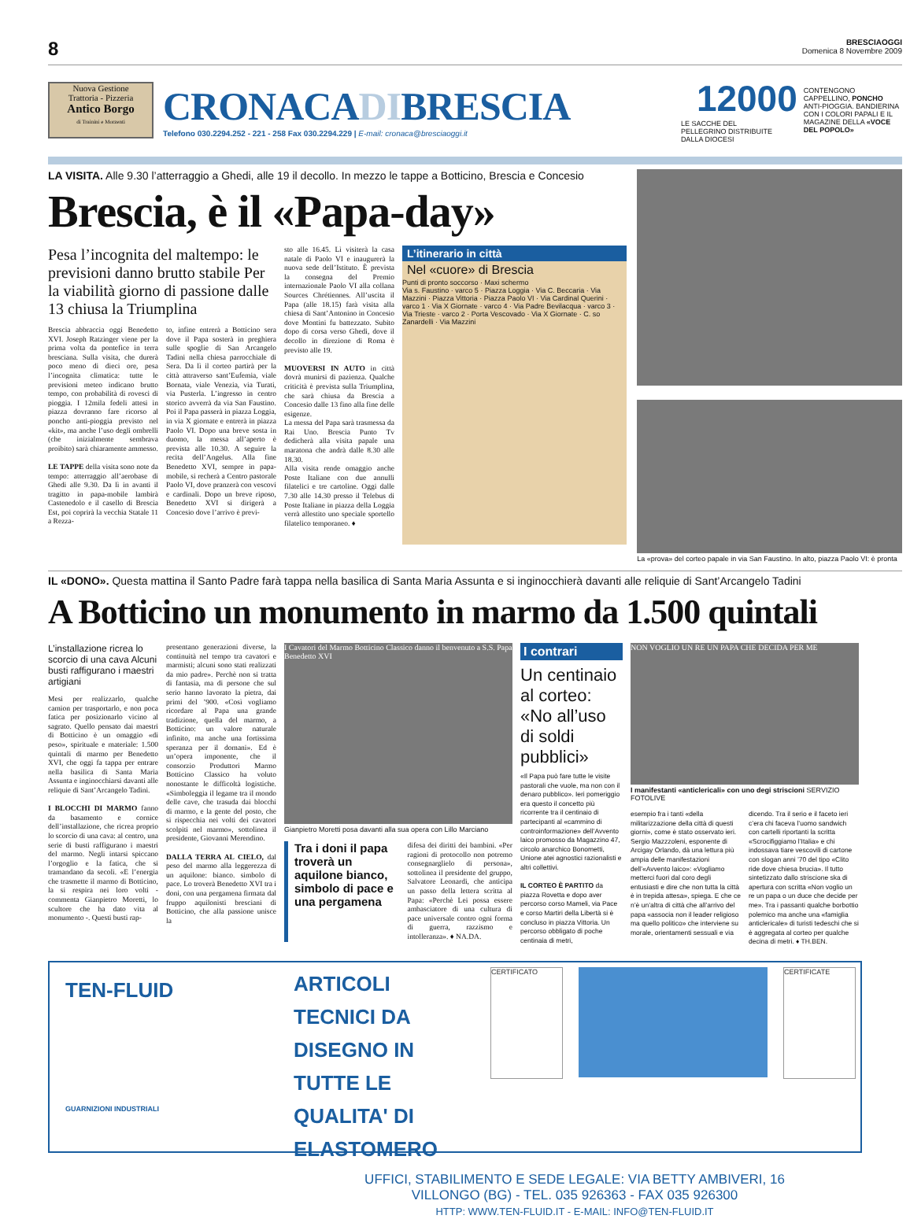8
BRESCIAOGGI
Domenica 8 Novembre 2009
Nuova Gestione
Trattoria - Pizzeria
Antico Borgo
di Trainini e Morzenti
CRONACADIBRESCIA
Telefono 030.2294.252 - 221 - 258 Fax 030.2294.229 | E-mail: cronaca@bresciaoggi.it
12000
LE SACCHE DEL PELLEGRINO DISTRIBUITE DALLA DIOCESI
CONTENGONO CAPPELLINO, PONCHO ANTI-PIOGGIA. BANDIERINA CON I COLORI PAPALI E IL MAGAZINE DELLA «VOCE DEL POPOLO»
LA VISITA. Alle 9.30 l’atterraggio a Ghedi, alle 19 il decollo. In mezzo le tappe a Botticino, Brescia e Concesio
Brescia, è il «Papa-day»
Pesa l’incognita del maltempo: le previsioni danno brutto stabile Per la viabilità giorno di passione dalle 13 chiusa la Triumplina
Brescia abbraccia oggi Benedetto XVI. Joseph Ratzinger viene per la prima volta da pontefice in terra bresciana. Sulla visita, che durerà poco meno di dieci ore, pesa l’incognita climatica: tutte le previsioni meteo indicano brutto tempo, con probabilità di rovesci di pioggia. I 12mila fedeli attesi in piazza dovranno fare ricorso al poncho anti-pioggia previsto nel «kit», ma anche l’uso degli ombrelli (che inizialmente sembrava proibito) sarà chiaramente ammesso.
LE TAPPE della visita sono note da tempo: atterraggio all’aerobase di Ghedi alle 9.30. Da lì in avanti il tragitto in papa-mobile lambirà Castenedolo e il casello di Brescia Est, poi coprirà la vecchia Statale 11 a Rezza-
to, infine entrerà a Botticino sera dove il Papa sosterà in preghiera sulle spoglie di San Arcangelo Tadini nella chiesa parrocchiale di Sera. Da lì il corteo partirà per la città attraverso sant’Eufemia, viale Bornata, viale Venezia, via Turati, via Pusterla. L’ingresso in centro storico avverrà da via San Faustino. Poi il Papa passerà in piazza Loggia, in via X giornate e entrerà in piazza Paolo VI. Dopo una breve sosta in duomo, la messa all’aperto è prevista alle 10.30. A seguire la recita dell’Angelus. Alla fine Benedetto XVI, sempre in papa-mobile, si recherà a Centro pastorale Paolo VI, dove pranzerà con vescovi e cardinali. Dopo un breve riposo, Benedetto XVI si dirigerà a Concesio dove l’arrivo è previ-
sto alle 16.45. Lì visiterà la casa natale di Paolo VI e inaugurerà la nuova sede dell’Istituto. È prevista la consegna del Premio internazionale Paolo VI alla collana Sources Chrétiennes. All’uscita il Papa (alle 18.15) farà visita alla chiesa di Sant’Antonino in Concesio dove Montini fu battezzato. Subito dopo di corsa verso Ghedi, dove il decollo in direzione di Roma è previsto alle 19.
MUOVERSI IN AUTO in città dovrà munirsi di pazienza. Qualche criticità è prevista sulla Triumplina, che sarà chiusa da Brescia a Concesio dalle 13 fino alla fine delle esigenze.
La messa del Papa sarà trasmessa da Rai Uno. Brescia Punto Tv dedicherà alla visita papale una maratona che andrà dalle 8.30 alle 18.30.
Alla visita rende omaggio anche Poste Italiane con due annulli filatelici e tre cartoline. Oggi dalle 7.30 alle 14.30 presso il Telebus di Poste Italiane in piazza della Loggia verrà allestito uno speciale sportello filatelico temporaneo. ♦
L’itinerario in città
Nel «cuore» di Brescia
Punti di pronto soccorso · Maxi schermo
Via s. Faustino · varco 5 · Piazza Loggia · Via C. Beccaria · Via Mazzini · Piazza Vittoria · Piazza Paolo VI · Via Cardinal Querini · varco 1 · Via X Giornate · varco 4 · Via Padre Bevilacqua · varco 3 · Via Trieste · varco 2 · Porta Vescovado · Via X Giornate · C. so Zanardelli · Via Mazzini
La «prova» del corteo papale in via San Faustino. In alto, piazza Paolo VI: è pronta
IL «DONO». Questa mattina il Santo Padre farà tappa nella basilica di Santa Maria Assunta e si inginocchierà davanti alle reliquie di Sant’Arcangelo Tadini
A Botticino un monumento in marmo da 1.500 quintali
L’installazione ricrea lo scorcio di una cava Alcuni busti raffigurano i maestri artigiani
Mesi per realizzarlo, qualche camion per trasportarlo, e non poca fatica per posizionarlo vicino al sagrato. Quello pensato dai maestri di Botticino è un omaggio «di peso», spirituale e materiale: 1.500 quintali di marmo per Benedetto XVI, che oggi fa tappa per entrare nella basilica di Santa Maria Assunta e inginocchiarsi davanti alle reliquie di Sant’Arcangelo Tadini.
I BLOCCHI DI MARMO fanno da basamento e cornice dell’installazione, che ricrea proprio lo scorcio di una cava: al centro, una serie di busti raffigurano i maestri del marmo. Negli intarsi spiccano l’orgoglio e la fatica, che si tramandano da secoli. «E l’energia che trasmette il marmo di Botticino, la si respira nei loro volti - commenta Gianpietro Moretti, lo scultore che ha dato vita al monumento -. Questi busti rap-
presentano generazioni diverse, la continuità nel tempo tra cavatori e marmisti; alcuni sono stati realizzati da mio padre». Perchè non si tratta di fantasia, ma di persone che sul serio hanno lavorato la pietra, dai primi del ’900. «Così vogliamo ricordare al Papa una grande tradizione, quella del marmo, a Botticino: un valore naturale infinito, ma anche una fortissima speranza per il domani». Ed è un’opera imponente, che il consorzio Produttori Marmo Botticino Classico ha voluto nonostante le difficoltà logistiche. «Simboleggia il legame tra il mondo delle cave, che trasuda dai blocchi di marmo, e la gente del posto, che si rispecchia nei volti dei cavatori scolpiti nel marmo», sottolinea il presidente, Giovanni Merendino.
DALLA TERRA AL CIELO, dal peso del marmo alla leggerezza di un aquilone: bianco. simbolo di pace. Lo troverà Benedetto XVI tra i doni, con una pergamena firmata dal fruppo aquilonisti bresciani di Botticino, che alla passione unisce la
I Cavatori del Marmo Botticino Classico danno il benvenuto a S.S. Papa Benedetto XVI
Gianpietro Moretti posa davanti alla sua opera con Lillo Marciano
Tra i doni il papa troverà un aquilone bianco, simbolo di pace e una pergamena
difesa dei diritti dei bambini. «Per ragioni di protocollo non potremo consegnarglielo di persona», sottolinea il presidente del gruppo, Salvatore Leonardi, che anticipa un passo della lettera scritta al Papa: «Perchè Lei possa essere ambasciatore di una cultura di pace universale contro ogni forma di guerra, razzismo e intolleranza». ♦ NA.DA.
I contrari
Un centinaio al corteo: «No all’uso di soldi pubblici»
«Il Papa può fare tutte le visite pastorali che vuole, ma non con il denaro pubblico». Ieri pomeriggio era questo il concetto più ricorrente tra il centinaio di partecipanti al «cammino di controinformazione» dell’Avvento laico promosso da Magazzino 47, circolo anarchico Bonometti, Unione atei agnostici razionalisti e altri collettivi.
IL CORTEO È PARTITO da piazza Rovetta e dopo aver percorso corso Mameli, via Pace e corso Martiri della Libertà si è concluso in piazza Vittoria. Un percorso obbligato di poche centinaia di metri,
NON VOGLIO UN RE UN PAPA CHE DECIDA PER ME
I manifestanti «anticlericali» con uno degi striscioni SERVIZIO FOTOLIVE
esempio fra i tanti «della militarizzazione della città di questi giorni», come è stato osservato ieri. Sergio Mazzzoleni, esponente di Arcigay Orlando, dà una lettura più ampia delle manifestazioni dell’«Avvento laico»: «Vogliamo metterci fuori dal coro degli entusiasti e dire che non tutta la città è in trepida attesa», spiega. E che ce n’è un’altra di città che all’arrivo del papa «associa non il leader religioso ma quello politico» che interviene su morale, orientamenti sessuali e via
dicendo. Tra il serio e il faceto ieri c’era chi faceva l’uomo sandwich con cartelli riportanti la scritta «Scrocifiggiamo l’Italia» e chi indossava tiare vescovili di cartone con slogan anni ’70 del tipo «Clito ride dove chiesa brucia». Il tutto sintetizzato dallo striscione ska di apertura con scritta «Non voglio un re un papa o un duce che decide per me». Tra i passanti qualche borbottio polemico ma anche una «famiglia anticlericale» di turisti tedeschi che si è aggregata al corteo per qualche decina di metri. ♦ TH.BEN.
TEN-FLUID
GUARNIZIONI INDUSTRIALI
ARTICOLI TECNICI DA DISEGNO IN TUTTE LE QUALITA' DI ELASTOMERO
CERTIFICATO CERTIFICATE
UFFICI, STABILIMENTO E SEDE LEGALE: VIA BETTY AMBIVERI, 16
VILLONGO (BG) - TEL. 035 926363 - FAX 035 926300
HTTP: WWW.TEN-FLUID.IT - E-MAIL: INFO@TEN-FLUID.IT